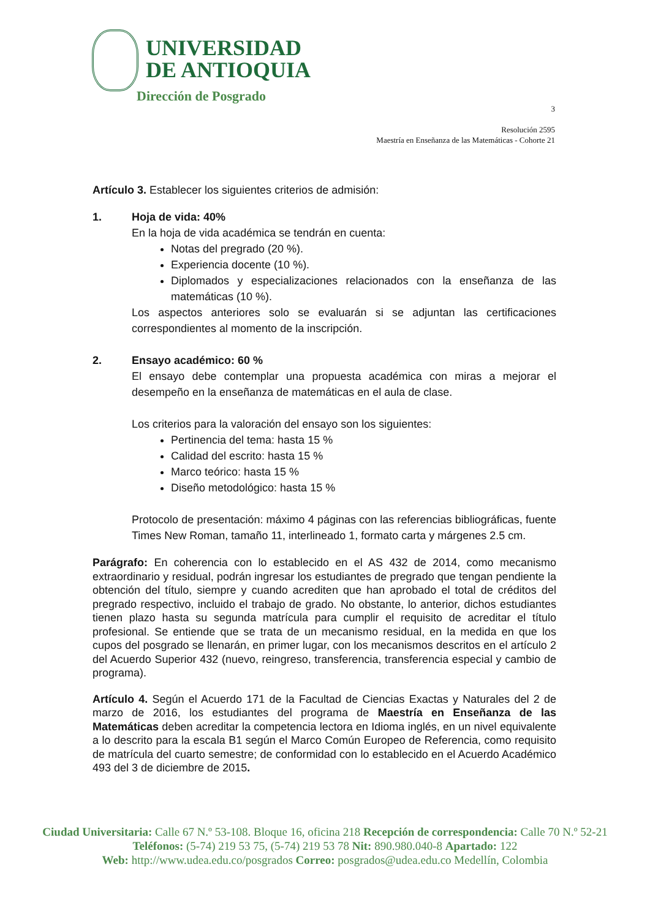UNIVERSIDAD
DE ANTIOQUIA
Dirección de Posgrado
3
Resolución 2595
Maestría en Enseñanza de las Matemáticas - Cohorte 21
Artículo 3. Establecer los siguientes criterios de admisión:
1. Hoja de vida: 40%
En la hoja de vida académica se tendrán en cuenta:
Notas del pregrado (20 %).
Experiencia docente (10 %).
Diplomados y especializaciones relacionados con la enseñanza de las matemáticas (10 %).
Los aspectos anteriores solo se evaluarán si se adjuntan las certificaciones correspondientes al momento de la inscripción.
2. Ensayo académico: 60 %
El ensayo debe contemplar una propuesta académica con miras a mejorar el desempeño en la enseñanza de matemáticas en el aula de clase.
Los criterios para la valoración del ensayo son los siguientes:
Pertinencia del tema: hasta 15 %
Calidad del escrito: hasta 15 %
Marco teórico: hasta 15 %
Diseño metodológico: hasta 15 %
Protocolo de presentación: máximo 4 páginas con las referencias bibliográficas, fuente Times New Roman, tamaño 11, interlineado 1, formato carta y márgenes 2.5 cm.
Parágrafo: En coherencia con lo establecido en el AS 432 de 2014, como mecanismo extraordinario y residual, podrán ingresar los estudiantes de pregrado que tengan pendiente la obtención del título, siempre y cuando acrediten que han aprobado el total de créditos del pregrado respectivo, incluido el trabajo de grado. No obstante, lo anterior, dichos estudiantes tienen plazo hasta su segunda matrícula para cumplir el requisito de acreditar el título profesional. Se entiende que se trata de un mecanismo residual, en la medida en que los cupos del posgrado se llenarán, en primer lugar, con los mecanismos descritos en el artículo 2 del Acuerdo Superior 432 (nuevo, reingreso, transferencia, transferencia especial y cambio de programa).
Artículo 4. Según el Acuerdo 171 de la Facultad de Ciencias Exactas y Naturales del 2 de marzo de 2016, los estudiantes del programa de Maestría en Enseñanza de las Matemáticas deben acreditar la competencia lectora en Idioma inglés, en un nivel equivalente a lo descrito para la escala B1 según el Marco Común Europeo de Referencia, como requisito de matrícula del cuarto semestre; de conformidad con lo establecido en el Acuerdo Académico 493 del 3 de diciembre de 2015.
Ciudad Universitaria: Calle 67 N.º 53-108. Bloque 16, oficina 218 Recepción de correspondencia: Calle 70 N.º 52-21
Teléfonos: (5-74) 219 53 75, (5-74) 219 53 78 Nit: 890.980.040-8 Apartado: 122
Web: http://www.udea.edu.co/posgrados Correo: posgrados@udea.edu.co Medellín, Colombia